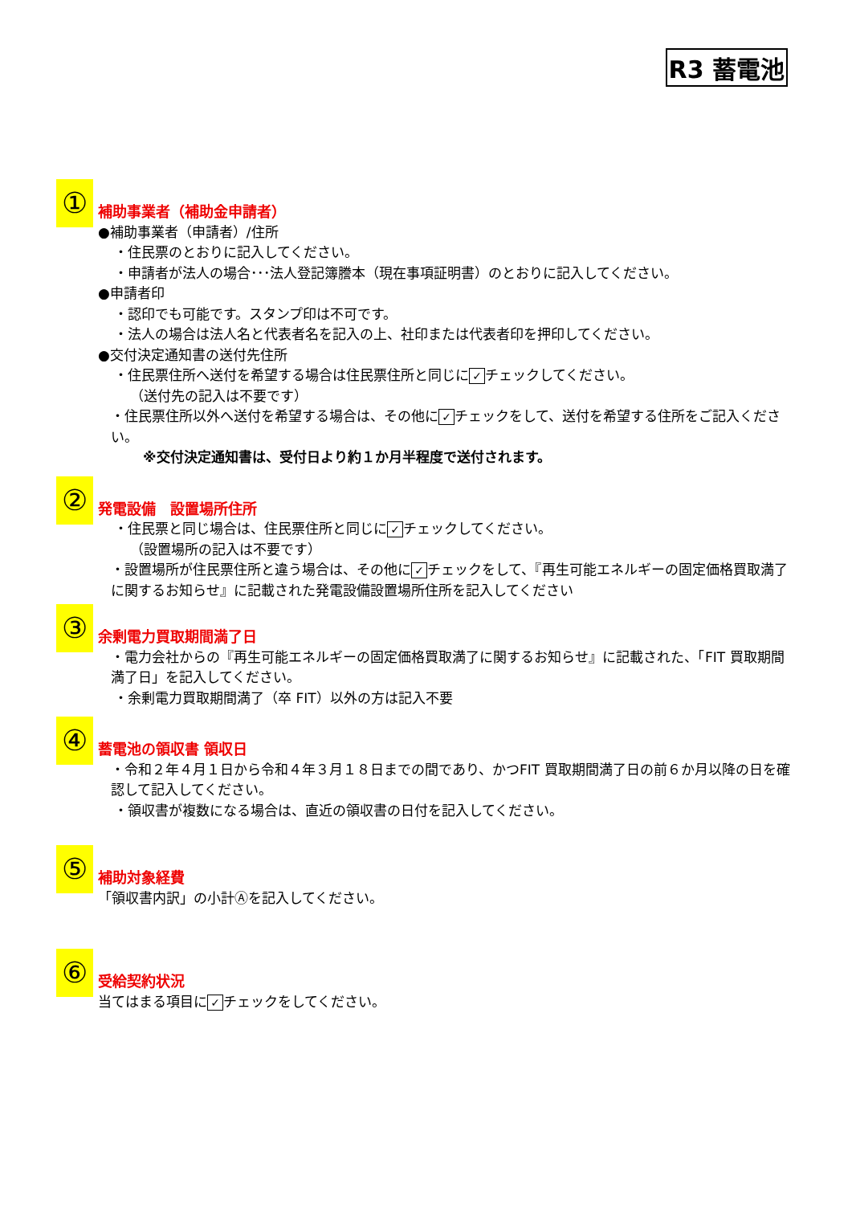R3 蓄電池
①
補助事業者（補助金申請者）
●補助事業者（申請者）/住所
・住民票のとおりに記入してください。
・申請者が法人の場合･･･法人登記簿謄本（現在事項証明書）のとおりに記入してください。
●申請者印
・認印でも可能です。スタンプ印は不可です。
・法人の場合は法人名と代表者名を記入の上、社印または代表者印を押印してください。
●交付決定通知書の送付先住所
・住民票住所へ送付を希望する場合は住民票住所と同じに ✓ チェックしてください。
（送付先の記入は不要です）
・住民票住所以外へ送付を希望する場合は、その他に ✓ チェックをして、送付を希望する住所をご記入ください。
※交付決定通知書は、受付日より約１か月半程度で送付されます。
②
発電設備　設置場所住所
・住民票と同じ場合は、住民票住所と同じに ✓ チェックしてください。
（設置場所の記入は不要です）
・設置場所が住民票住所と違う場合は、その他に ✓ チェックをして、『再生可能エネルギーの固定価格買取満了に関するお知らせ』に記載された発電設備設置場所住所を記入してください
③
余剰電力買取期間満了日
・電力会社からの『再生可能エネルギーの固定価格買取満了に関するお知らせ』に記載された、「FIT 買取期間満了日」を記入してください。
・余剰電力買取期間満了（卒 FIT）以外の方は記入不要
④
蓄電池の領収書 領収日
・令和２年４月１日から令和４年３月１８日までの間であり、かつFIT 買取期間満了日の前６か月以降の日を確認して記入してください。
・領収書が複数になる場合は、直近の領収書の日付を記入してください。
⑤
補助対象経費
「領収書内訳」の小計Ⓐを記入してください。
⑥
受給契約状況
当てはまる項目に ✓ チェックをしてください。